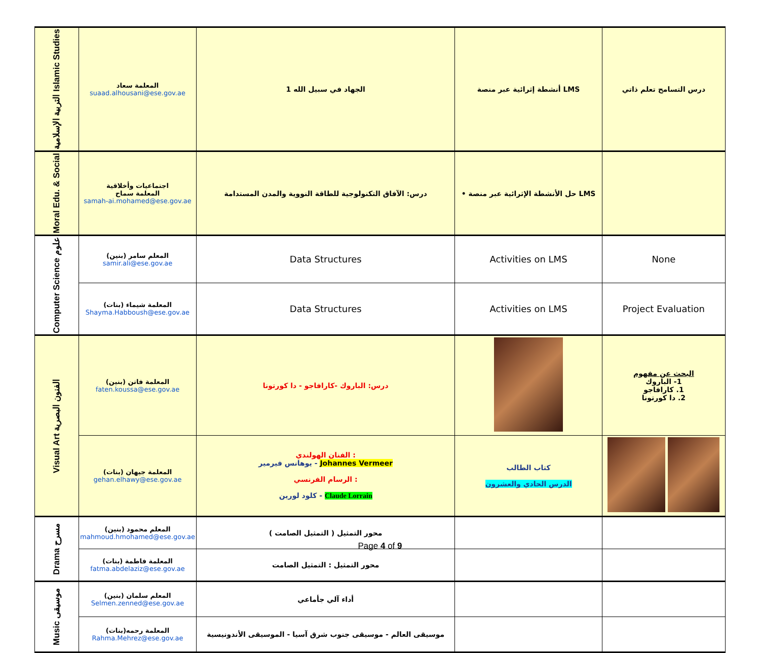| التربية الإسلامية Islamic Studies | المعلمة سعاد suaad.alhousani@ese.gov.ae | الجهاد في سبيل الله 1 | أنشطة إثرائية عبر منصة LMS | درس التسامح تعلم ذاتي |
| Moral Edu. & Social | اجتماعيات وأخلاقية المعلمة سماح samah-ai.mohamed@ese.gov.ae | درس: الآفاق التكنولوجية للطاقة النووية والمدن المستدامة | • حل الأنشطة الإثرائية عبر منصة LMS | |
| Computer Science علوم | المعلم سامر (بنين) samir.ali@ese.gov.ae | Data Structures | Activities on LMS | None |
| | المعلمة شيماء (بنات) Shayma.Habboush@ese.gov.ae | Data Structures | Activities on LMS | Project Evaluation |
| Visual Art الفنون البصرية | المعلمة فاتن (بنين) faten.koussa@ese.gov.ae | درس: الباروك -كارافاجو - دا كورتونا | | البحث عن مفهوم 1- الباروك 1. كارافاجو 2. دا كورتونا |
| | المعلمة جيهان (بنات) gehan.elhawy@ese.gov.ae | الفنان الهولندي : يوهانس فيرمير - Johannes Vermeer الرسام الفرنسي : كلود لورين - Claude Lorrain | كتاب الطالب الدرس الحادي والعشرون | |
| Drama مسرح | المعلم محمود (بنين) mahmoud.hmohamed@ese.gov.ae | محور التمثيل ( التمثيل الصامت ) | | |
| | المعلمة فاطمة (بنات) fatma.abdelaziz@ese.gov.ae | محور التمثيل : التمثيل الصامت | | |
| Music موسيقى | المعلم سلمان (بنين) Selmen.zenned@ese.gov.ae | أداء آلي جأماعي | | |
| | المعلمة رحمه(بنات) Rahma.Mehrez@ese.gov.ae | موسيقى العالم - موسيقى جنوب شرق آسيا - الموسيقى الأندونيسية | | |
Page 4 of 9